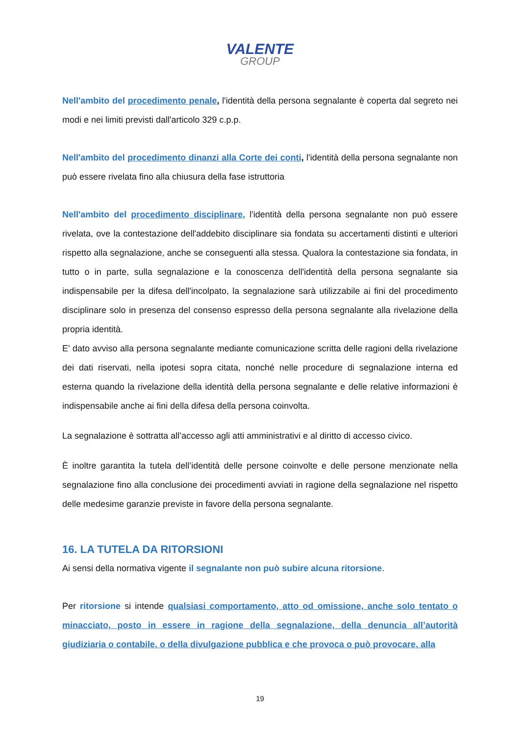VALENTE
GROUP
Nell'ambito del procedimento penale, l'identità della persona segnalante è coperta dal segreto nei modi e nei limiti previsti dall'articolo 329 c.p.p.
Nell'ambito del procedimento dinanzi alla Corte dei conti, l'identità della persona segnalante non può essere rivelata fino alla chiusura della fase istruttoria
Nell'ambito del procedimento disciplinare, l'identità della persona segnalante non può essere rivelata, ove la contestazione dell'addebito disciplinare sia fondata su accertamenti distinti e ulteriori rispetto alla segnalazione, anche se conseguenti alla stessa. Qualora la contestazione sia fondata, in tutto o in parte, sulla segnalazione e la conoscenza dell'identità della persona segnalante sia indispensabile per la difesa dell'incolpato, la segnalazione sarà utilizzabile ai fini del procedimento disciplinare solo in presenza del consenso espresso della persona segnalante alla rivelazione della propria identità.
E' dato avviso alla persona segnalante mediante comunicazione scritta delle ragioni della rivelazione dei dati riservati, nella ipotesi sopra citata, nonché nelle procedure di segnalazione interna ed esterna quando la rivelazione della identità della persona segnalante e delle relative informazioni è indispensabile anche ai fini della difesa della persona coinvolta.
La segnalazione è sottratta all’accesso agli atti amministrativi e al diritto di accesso civico.
È inoltre garantita la tutela dell’identità delle persone coinvolte e delle persone menzionate nella segnalazione fino alla conclusione dei procedimenti avviati in ragione della segnalazione nel rispetto delle medesime garanzie previste in favore della persona segnalante.
16. LA TUTELA DA RITORSIONI
Ai sensi della normativa vigente il segnalante non può subire alcuna ritorsione.
Per ritorsione si intende qualsiasi comportamento, atto od omissione, anche solo tentato o minacciato, posto in essere in ragione della segnalazione, della denuncia all’autorità giudiziaria o contabile, o della divulgazione pubblica e che provoca o può provocare, alla
19